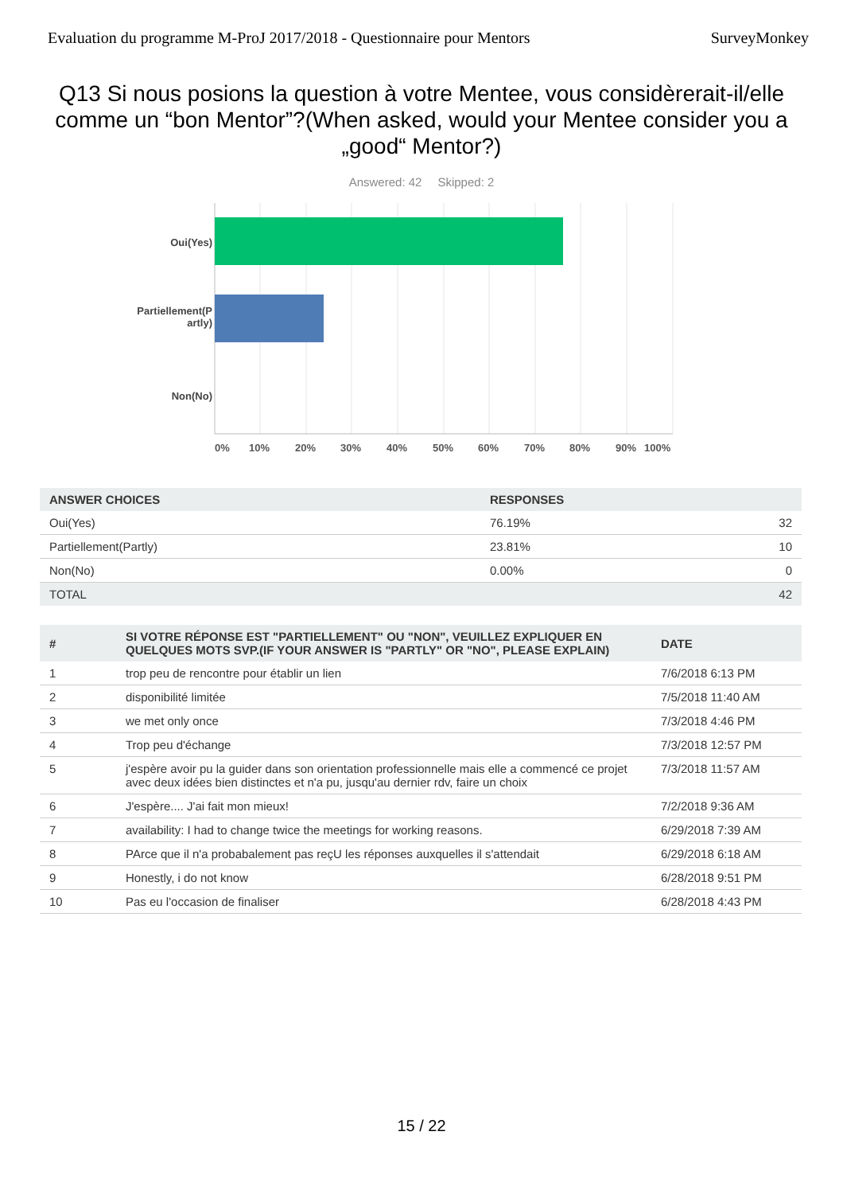Evaluation du programme M-ProJ 2017/2018 - Questionnaire pour Mentors SurveyMonkey
Q13 Si nous posions la question à votre Mentee, vous considèrerait-il/elle comme un “bon Mentor”?(When asked, would your Mentee consider you a „good“ Mentor?)
Answered: 42 Skipped: 2
Oui(Yes)
Partiellement(P
artly)
Non(No)
0% 10% 20% 30% 40% 50% 60% 70% 80% 90% 100%
| ANSWER CHOICES | RESPONSES | |
| --- | --- | --- |
| Oui(Yes) | 76.19% | 32 |
| Partiellement(Partly) | 23.81% | 10 |
| Non(No) | 0.00% | 0 |
| TOTAL | | 42 |
| # | SI VOTRE RÉPONSE EST "PARTIELLEMENT" OU "NON", VEUILLEZ EXPLIQUER EN QUELQUES MOTS SVP.(IF YOUR ANSWER IS "PARTLY" OR "NO", PLEASE EXPLAIN) | DATE |
| --- | --- | --- |
| 1 | trop peu de rencontre pour établir un lien | 7/6/2018 6:13 PM |
| 2 | disponibilité limitée | 7/5/2018 11:40 AM |
| 3 | we met only once | 7/3/2018 4:46 PM |
| 4 | Trop peu d'échange | 7/3/2018 12:57 PM |
| 5 | j'espère avoir pu la guider dans son orientation professionnelle mais elle a commencé ce projet avec deux idées bien distinctes et n'a pu, jusqu'au dernier rdv, faire un choix | 7/3/2018 11:57 AM |
| 6 | J'espère.... J'ai fait mon mieux! | 7/2/2018 9:36 AM |
| 7 | availability: I had to change twice the meetings for working reasons. | 6/29/2018 7:39 AM |
| 8 | PArce que il n'a probabalement pas reçU les réponses auxquelles il s'attendait | 6/29/2018 6:18 AM |
| 9 | Honestly, i do not know | 6/28/2018 9:51 PM |
| 10 | Pas eu l'occasion de finaliser | 6/28/2018 4:43 PM |
15 / 22